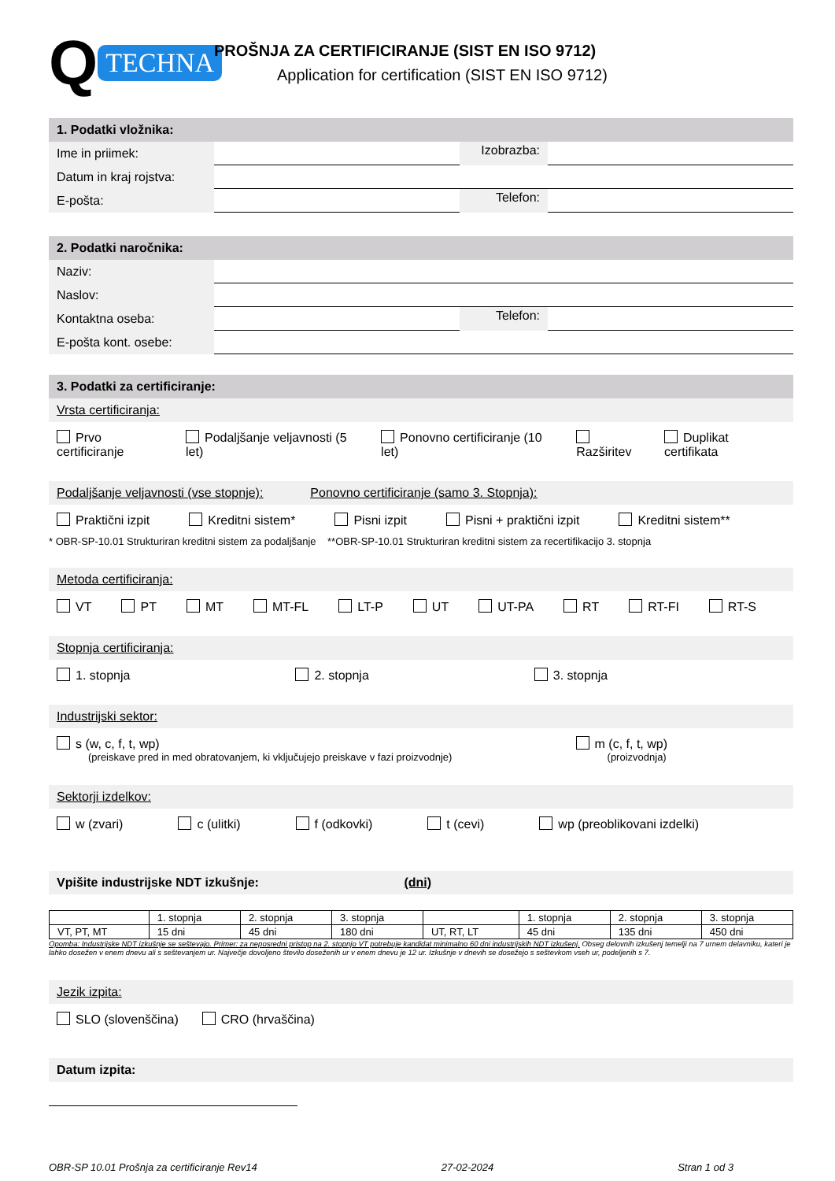Q TECHNA
PROŠNJA ZA CERTIFICIRANJE (SIST EN ISO 9712)
Application for certification (SIST EN ISO 9712)
1. Podatki vložnika:
Ime in priimek:
Izobrazba:
Datum in kraj rojstva:
E-pošta:
Telefon:
2. Podatki naročnika:
Naziv:
Naslov:
Kontaktna oseba:
Telefon:
E-pošta kont. osebe:
3. Podatki za certificiranje:
Vrsta certificiranja:
Prvo certificiranje Podaljšanje veljavnosti (5 let) Ponovno certificiranje (10 let) Razširitev Duplikat certifikata
Podaljšanje veljavnosti (vse stopnje): Ponovno certificiranje (samo 3. Stopnja):
Praktični izpit Kreditni sistem* Pisni izpit Pisni + praktični izpit Kreditni sistem**
* OBR-SP-10.01 Strukturiran kreditni sistem za podaljšanje **OBR-SP-10.01 Strukturiran kreditni sistem za recertifikacijo 3. stopnja
Metoda certificiranja:
VT PT MT MT-FL LT-P UT UT-PA RT RT-FI RT-S
Stopnja certificiranja:
1. stopnja 2. stopnja 3. stopnja
Industrijski sektor:
s (w, c, f, t, wp)
(preiskave pred in med obratovanjem, ki vključujejo preiskave v fazi proizvodnje)
m (c, f, t, wp)
(proizvodnja)
Sektorji izdelkov:
w (zvari) c (ulitki) f (odkovki) t (cevi) wp (preoblikovani izdelki)
Vpišite industrijske NDT izkušnje: (dni)
| | 1. stopnja | 2. stopnja | 3. stopnja | | 1. stopnja | 2. stopnja | 3. stopnja |
| VT, PT, MT | 15 dni | 45 dni | 180 dni | UT, RT, LT | 45 dni | 135 dni | 450 dni |
Opomba: Industrijske NDT izkušnje se seštevajo. Primer: za neposredni pristop na 2. stopnjo VT potrebuje kandidat minimalno 60 dni industrijskih NDT izkušenj. Obseg delovnih izkušenj temelji na 7 urnem delavniku, kateri je lahko dosežen v enem dnevu ali s seštevanjem ur. Največje dovoljeno število doseženih ur v enem dnevu je 12 ur. Izkušnje v dnevih se dosežejo s seštevkom vseh ur, podeljenih s 7.
Jezik izpita:
SLO (slovenščina) CRO (hrvaščina)
Datum izpita:
OBR-SP 10.01 Prošnja za certificiranje Rev14 27-02-2024 Stran 1 od 3